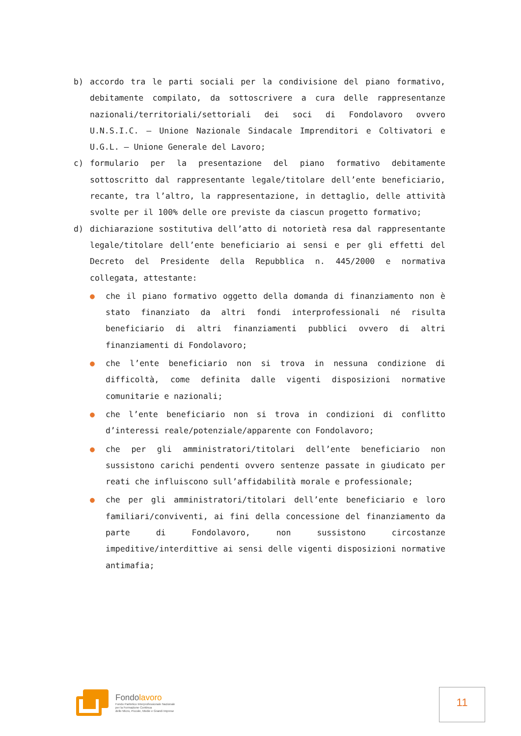b) accordo tra le parti sociali per la condivisione del piano formativo, debitamente compilato, da sottoscrivere a cura delle rappresentanze nazionali/territoriali/settoriali dei soci di Fondolavoro ovvero U.N.S.I.C. – Unione Nazionale Sindacale Imprenditori e Coltivatori e U.G.L. – Unione Generale del Lavoro;
c) formulario per la presentazione del piano formativo debitamente sottoscritto dal rappresentante legale/titolare dell’ente beneficiario, recante, tra l’altro, la rappresentazione, in dettaglio, delle attività svolte per il 100% delle ore previste da ciascun progetto formativo;
d) dichiarazione sostitutiva dell’atto di notorietà resa dal rappresentante legale/titolare dell’ente beneficiario ai sensi e per gli effetti del Decreto del Presidente della Repubblica n. 445/2000 e normativa collegata, attestante:
● che il piano formativo oggetto della domanda di finanziamento non è stato finanziato da altri fondi interprofessionali né risulta beneficiario di altri finanziamenti pubblici ovvero di altri finanziamenti di Fondolavoro;
● che l’ente beneficiario non si trova in nessuna condizione di difficoltà, come definita dalle vigenti disposizioni normative comunitarie e nazionali;
● che l’ente beneficiario non si trova in condizioni di conflitto d’interessi reale/potenziale/apparente con Fondolavoro;
● che per gli amministratori/titolari dell’ente beneficiario non sussistono carichi pendenti ovvero sentenze passate in giudicato per reati che influiscono sull’affidabilità morale e professionale;
● che per gli amministratori/titolari dell’ente beneficiario e loro familiari/conviventi, ai fini della concessione del finanziamento da parte di Fondolavoro, non sussistono circostanze impeditive/interdittive ai sensi delle vigenti disposizioni normative antimafia;
Fondolavoro
Fondo Paritetico Interprofessionale Nazionale
per la Formazione Continua
delle Micro, Piccole, Medie e Grandi Imprese
11